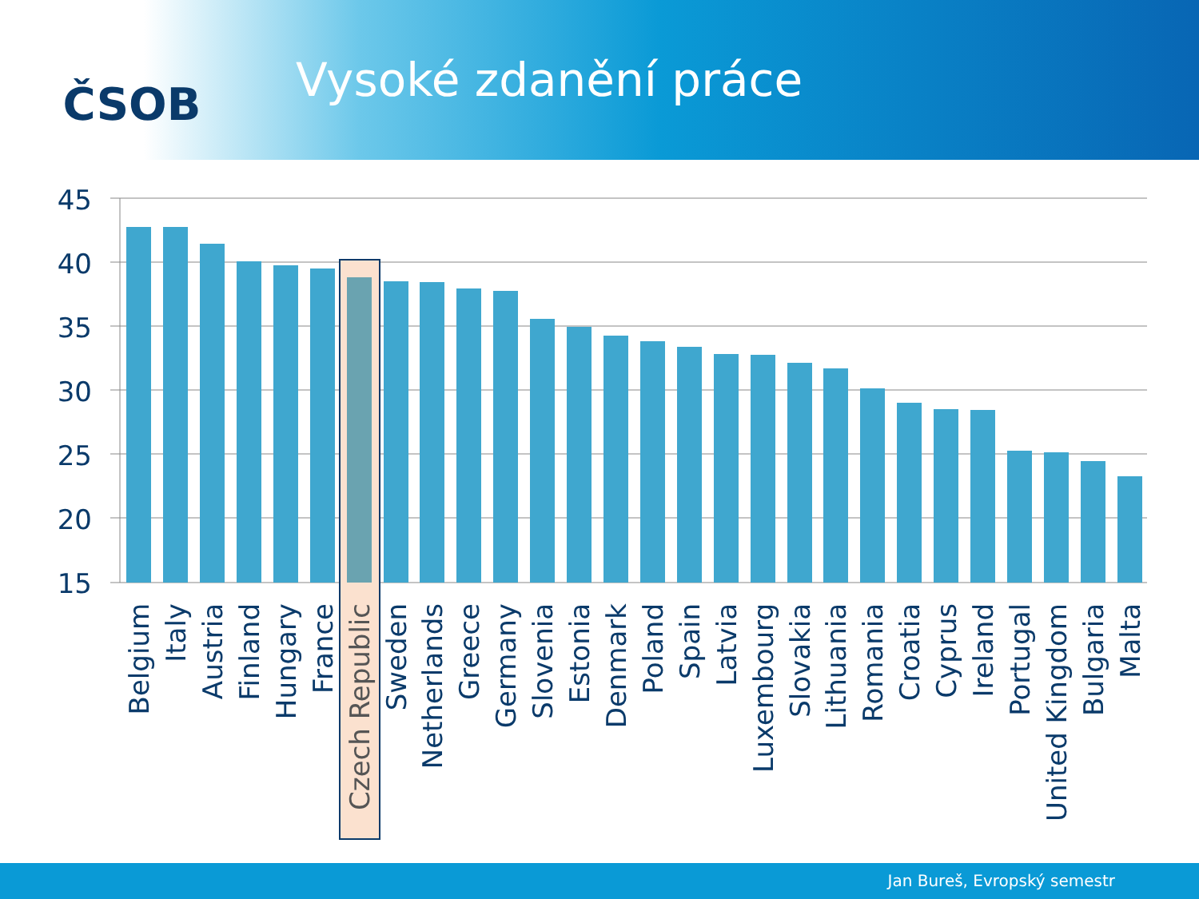ČSOB
Vysoké zdanění práce
45
40
35
30
25
20
15
Belgium
Italy
Austria
Finland
Hungary
France
Czech Republic
Sweden
Netherlands
Greece
Germany
Slovenia
Estonia
Denmark
Poland
Spain
Latvia
Luxembourg
Slovakia
Lithuania
Romania
Croatia
Cyprus
Ireland
Portugal
United Kingdom
Bulgaria
Malta
Jan Bureš, Evropský semestr